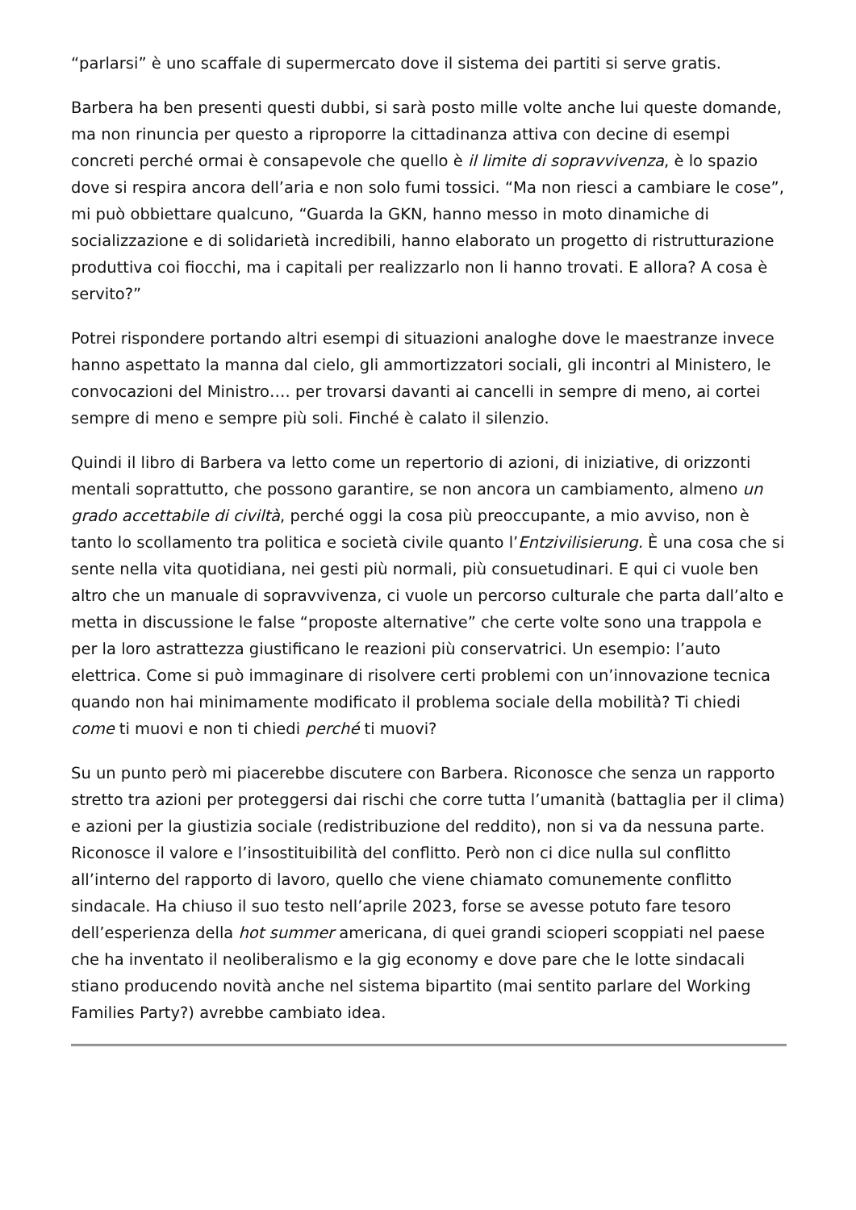“parlarsi” è uno scaffale di supermercato dove il sistema dei partiti si serve gratis.
Barbera ha ben presenti questi dubbi, si sarà posto mille volte anche lui queste domande, ma non rinuncia per questo a riproporre la cittadinanza attiva con decine di esempi concreti perché ormai è consapevole che quello è il limite di sopravvivenza, è lo spazio dove si respira ancora dell’aria e non solo fumi tossici. “Ma non riesci a cambiare le cose”, mi può obbiettare qualcuno, “Guarda la GKN, hanno messo in moto dinamiche di socializzazione e di solidarietà incredibili, hanno elaborato un progetto di ristrutturazione produttiva coi fiocchi, ma i capitali per realizzarlo non li hanno trovati. E allora? A cosa è servito?”
Potrei rispondere portando altri esempi di situazioni analoghe dove le maestranze invece hanno aspettato la manna dal cielo, gli ammortizzatori sociali, gli incontri al Ministero, le convocazioni del Ministro…. per trovarsi davanti ai cancelli in sempre di meno, ai cortei sempre di meno e sempre più soli. Finché è calato il silenzio.
Quindi il libro di Barbera va letto come un repertorio di azioni, di iniziative, di orizzonti mentali soprattutto, che possono garantire, se non ancora un cambiamento, almeno un grado accettabile di civiltà, perché oggi la cosa più preoccupante, a mio avviso, non è tanto lo scollamento tra politica e società civile quanto l’Entzivilisierung. È una cosa che si sente nella vita quotidiana, nei gesti più normali, più consuetudinari. E qui ci vuole ben altro che un manuale di sopravvivenza, ci vuole un percorso culturale che parta dall’alto e metta in discussione le false “proposte alternative” che certe volte sono una trappola e per la loro astrattezza giustificano le reazioni più conservatrici. Un esempio: l’auto elettrica. Come si può immaginare di risolvere certi problemi con un’innovazione tecnica quando non hai minimamente modificato il problema sociale della mobilità? Ti chiedi come ti muovi e non ti chiedi perché ti muovi?
Su un punto però mi piacerebbe discutere con Barbera. Riconosce che senza un rapporto stretto tra azioni per proteggersi dai rischi che corre tutta l’umanità (battaglia per il clima) e azioni per la giustizia sociale (redistribuzione del reddito), non si va da nessuna parte. Riconosce il valore e l’insostituibilità del conflitto. Però non ci dice nulla sul conflitto all’interno del rapporto di lavoro, quello che viene chiamato comunemente conflitto sindacale. Ha chiuso il suo testo nell’aprile 2023, forse se avesse potuto fare tesoro dell’esperienza della hot summer americana, di quei grandi scioperi scoppiati nel paese che ha inventato il neoliberalismo e la gig economy e dove pare che le lotte sindacali stiano producendo novità anche nel sistema bipartito (mai sentito parlare del Working Families Party?) avrebbe cambiato idea.